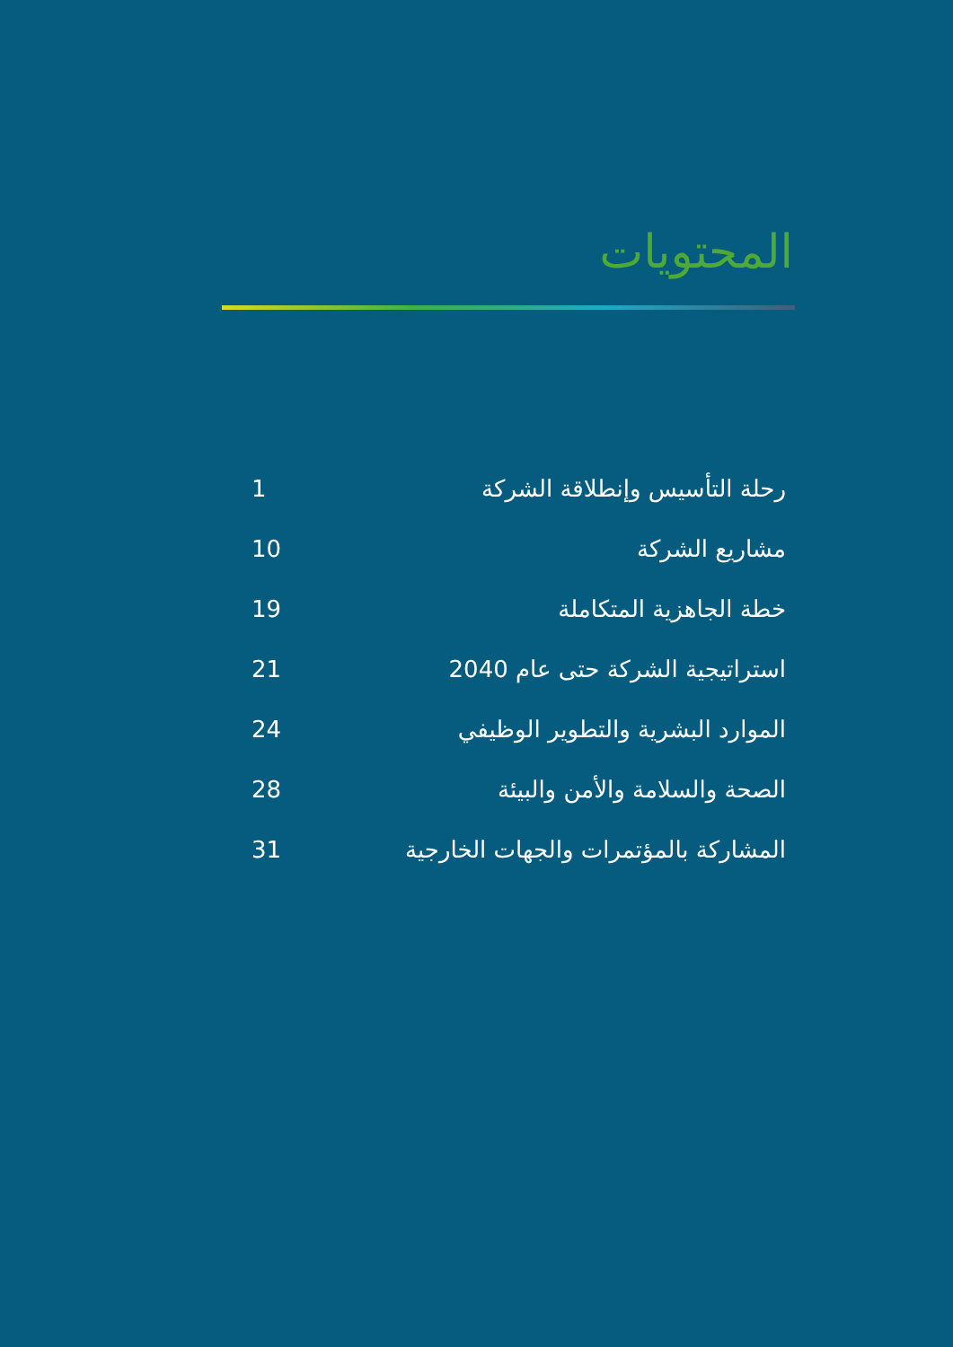المحتويات
1 رحلة التأسيس وإنطلاقة الشركة
10 مشاريع الشركة
19 خطة الجاهزية المتكاملة
21 استراتيجية الشركة حتى عام 2040
24 الموارد البشرية والتطوير الوظيفي
28 الصحة والسلامة والأمن والبيئة
31 المشاركة بالمؤتمرات والجهات الخارجية